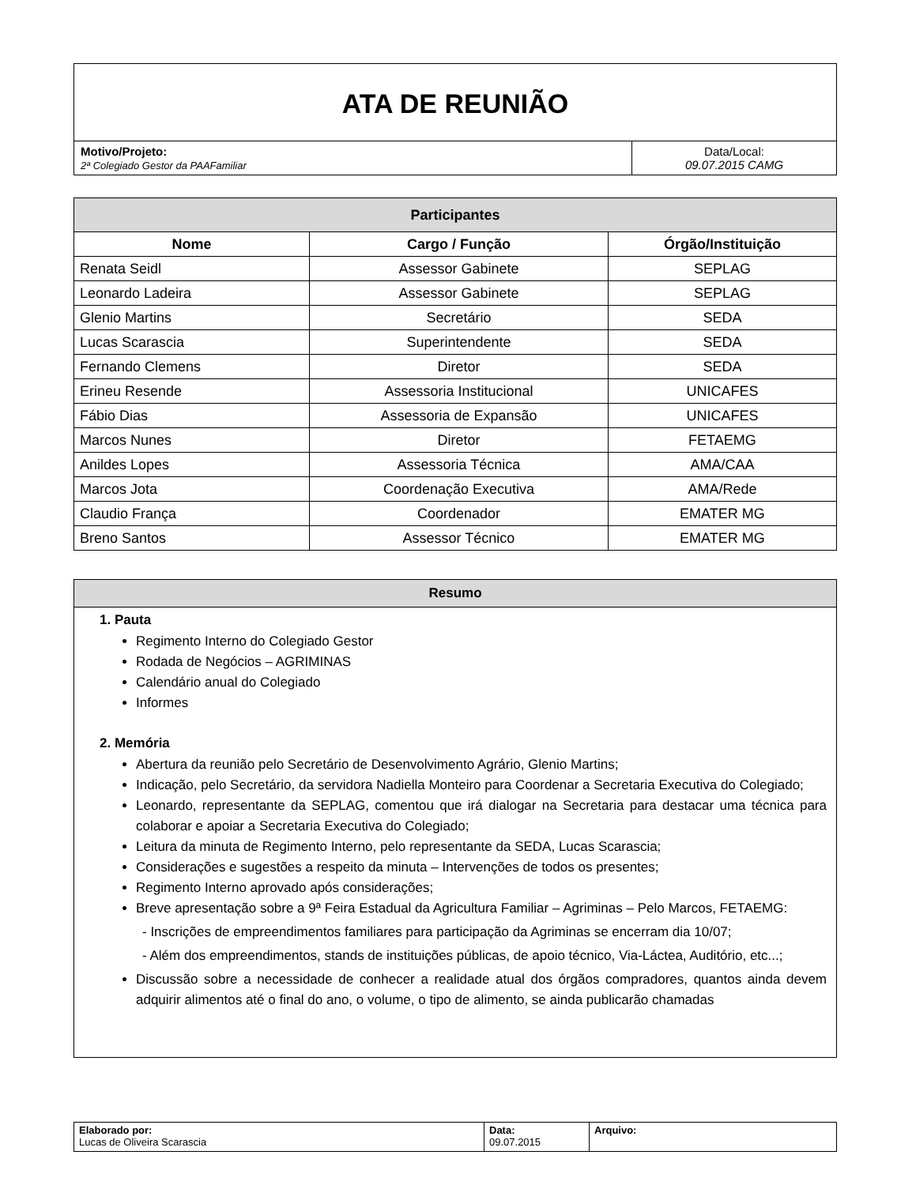| ATA DE REUNIÃO | |
| Motivo/Projeto: 2ª Colegiado Gestor da PAAFamiliar | Data/Local: 09.07.2015 CAMG |
| Participantes | | |
| --- | --- | --- |
| Nome | Cargo / Função | Órgão/Instituição |
| Renata Seidl | Assessor Gabinete | SEPLAG |
| Leonardo Ladeira | Assessor Gabinete | SEPLAG |
| Glenio Martins | Secretário | SEDA |
| Lucas Scarascia | Superintendente | SEDA |
| Fernando Clemens | Diretor | SEDA |
| Erineu Resende | Assessoria Institucional | UNICAFES |
| Fábio Dias | Assessoria de Expansão | UNICAFES |
| Marcos Nunes | Diretor | FETAEMG |
| Anildes Lopes | Assessoria Técnica | AMA/CAA |
| Marcos Jota | Coordenação Executiva | AMA/Rede |
| Claudio França | Coordenador | EMATER MG |
| Breno Santos | Assessor Técnico | EMATER MG |
Resumo
1. Pauta
Regimento Interno do Colegiado Gestor
Rodada de Negócios – AGRIMINAS
Calendário anual do Colegiado
Informes
2. Memória
Abertura da reunião pelo Secretário de Desenvolvimento Agrário, Glenio Martins;
Indicação, pelo Secretário, da servidora Nadiella Monteiro para Coordenar a Secretaria Executiva do Colegiado;
Leonardo, representante da SEPLAG, comentou que irá dialogar na Secretaria para destacar uma técnica para colaborar e apoiar a Secretaria Executiva do Colegiado;
Leitura da minuta de Regimento Interno, pelo representante da SEDA, Lucas Scarascia;
Considerações e sugestões a respeito da minuta – Intervenções de todos os presentes;
Regimento Interno aprovado após considerações;
Breve apresentação sobre a 9ª Feira Estadual da Agricultura Familiar – Agriminas – Pelo Marcos, FETAEMG:
- Inscrições de empreendimentos familiares para participação da Agriminas se encerram dia 10/07;
- Além dos empreendimentos, stands de instituições públicas, de apoio técnico, Via-Láctea, Auditório, etc...;
Discussão sobre a necessidade de conhecer a realidade atual dos órgãos compradores, quantos ainda devem adquirir alimentos até o final do ano, o volume, o tipo de alimento, se ainda publicarão chamadas
| Elaborado por: Lucas de Oliveira Scarascia | Data: 09.07.2015 | Arquivo: |